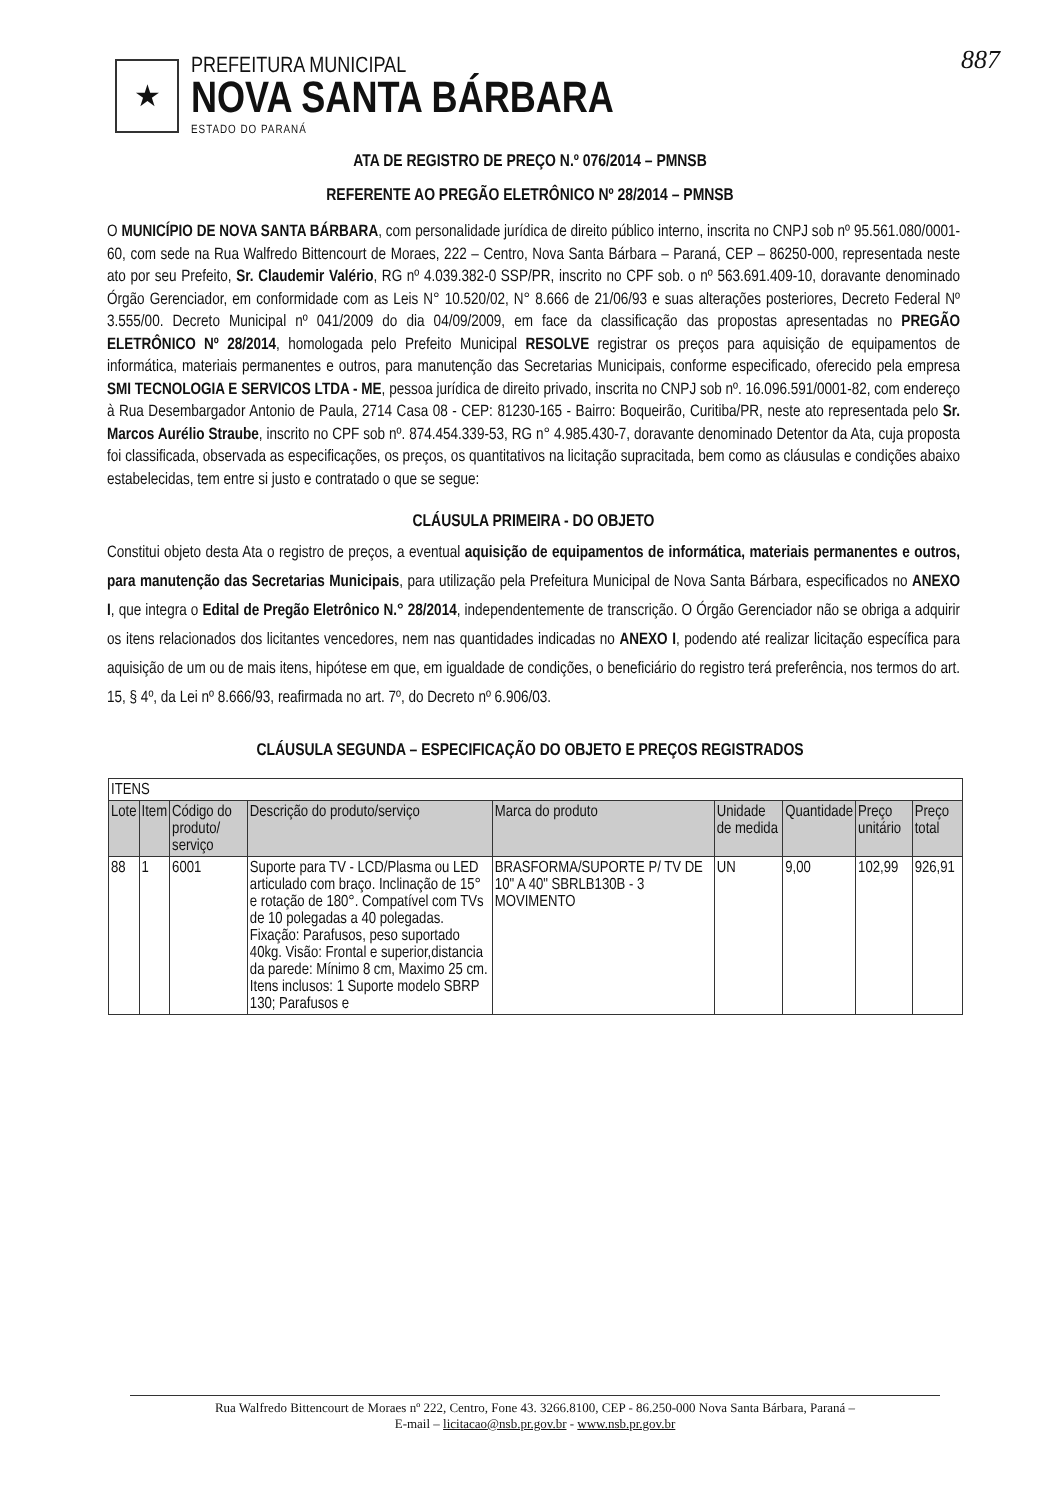887
★
PREFEITURA MUNICIPAL
NOVA SANTA BÁRBARA
ESTADO DO PARANÁ
ATA DE REGISTRO DE PREÇO N.º 076/2014 – PMNSB
REFERENTE AO PREGÃO ELETRÔNICO Nº 28/2014 – PMNSB
O MUNICÍPIO DE NOVA SANTA BÁRBARA, com personalidade jurídica de direito público interno, inscrita no CNPJ sob nº 95.561.080/0001-60, com sede na Rua Walfredo Bittencourt de Moraes, 222 – Centro, Nova Santa Bárbara – Paraná, CEP – 86250-000, representada neste ato por seu Prefeito, Sr. Claudemir Valério, RG nº 4.039.382-0 SSP/PR, inscrito no CPF sob. o nº 563.691.409-10, doravante denominado Órgão Gerenciador, em conformidade com as Leis N° 10.520/02, N° 8.666 de 21/06/93 e suas alterações posteriores, Decreto Federal Nº 3.555/00. Decreto Municipal nº 041/2009 do dia 04/09/2009, em face da classificação das propostas apresentadas no PREGÃO ELETRÔNICO Nº 28/2014, homologada pelo Prefeito Municipal RESOLVE registrar os preços para aquisição de equipamentos de informática, materiais permanentes e outros, para manutenção das Secretarias Municipais, conforme especificado, oferecido pela empresa SMI TECNOLOGIA E SERVICOS LTDA - ME, pessoa jurídica de direito privado, inscrita no CNPJ sob nº. 16.096.591/0001-82, com endereço à Rua Desembargador Antonio de Paula, 2714 Casa 08 - CEP: 81230-165 - Bairro: Boqueirão, Curitiba/PR, neste ato representada pelo Sr. Marcos Aurélio Straube, inscrito no CPF sob nº. 874.454.339-53, RG n° 4.985.430-7, doravante denominado Detentor da Ata, cuja proposta foi classificada, observada as especificações, os preços, os quantitativos na licitação supracitada, bem como as cláusulas e condições abaixo estabelecidas, tem entre si justo e contratado o que se segue:
CLÁUSULA PRIMEIRA - DO OBJETO
Constitui objeto desta Ata o registro de preços, a eventual aquisição de equipamentos de informática, materiais permanentes e outros, para manutenção das Secretarias Municipais, para utilização pela Prefeitura Municipal de Nova Santa Bárbara, especificados no ANEXO I, que integra o Edital de Pregão Eletrônico N.° 28/2014, independentemente de transcrição. O Órgão Gerenciador não se obriga a adquirir os itens relacionados dos licitantes vencedores, nem nas quantidades indicadas no ANEXO I, podendo até realizar licitação específica para aquisição de um ou de mais itens, hipótese em que, em igualdade de condições, o beneficiário do registro terá preferência, nos termos do art. 15, § 4º, da Lei nº 8.666/93, reafirmada no art. 7º, do Decreto nº 6.906/03.
CLÁUSULA SEGUNDA – ESPECIFICAÇÃO DO OBJETO E PREÇOS REGISTRADOS
| ITENS | | | | | | | | |
| --- | --- | --- | --- | --- | --- | --- | --- | --- |
| Lote | Item | Código do produto/ serviço | Descrição do produto/serviço | Marca do produto | Unidade de medida | Quantidade | Preço unitário | Preço total |
| 88 | 1 | 6001 | Suporte para TV - LCD/Plasma ou LED articulado com braço. Inclinação de 15° e rotação de 180°. Compatível com TVs de 10 polegadas a 40 polegadas. Fixação: Parafusos, peso suportado 40kg. Visão: Frontal e superior,distancia da parede: Mínimo 8 cm, Maximo 25 cm. Itens inclusos: 1 Suporte modelo SBRP 130; Parafusos e | BRASFORMA/SUPORTE P/ TV DE 10" A 40" SBRLB130B - 3 MOVIMENTO | UN | 9,00 | 102,99 | 926,91 |
Rua Walfredo Bittencourt de Moraes nº 222, Centro, Fone 43. 3266.8100, CEP - 86.250-000 Nova Santa Bárbara, Paraná –
E-mail – licitacao@nsb.pr.gov.br - www.nsb.pr.gov.br